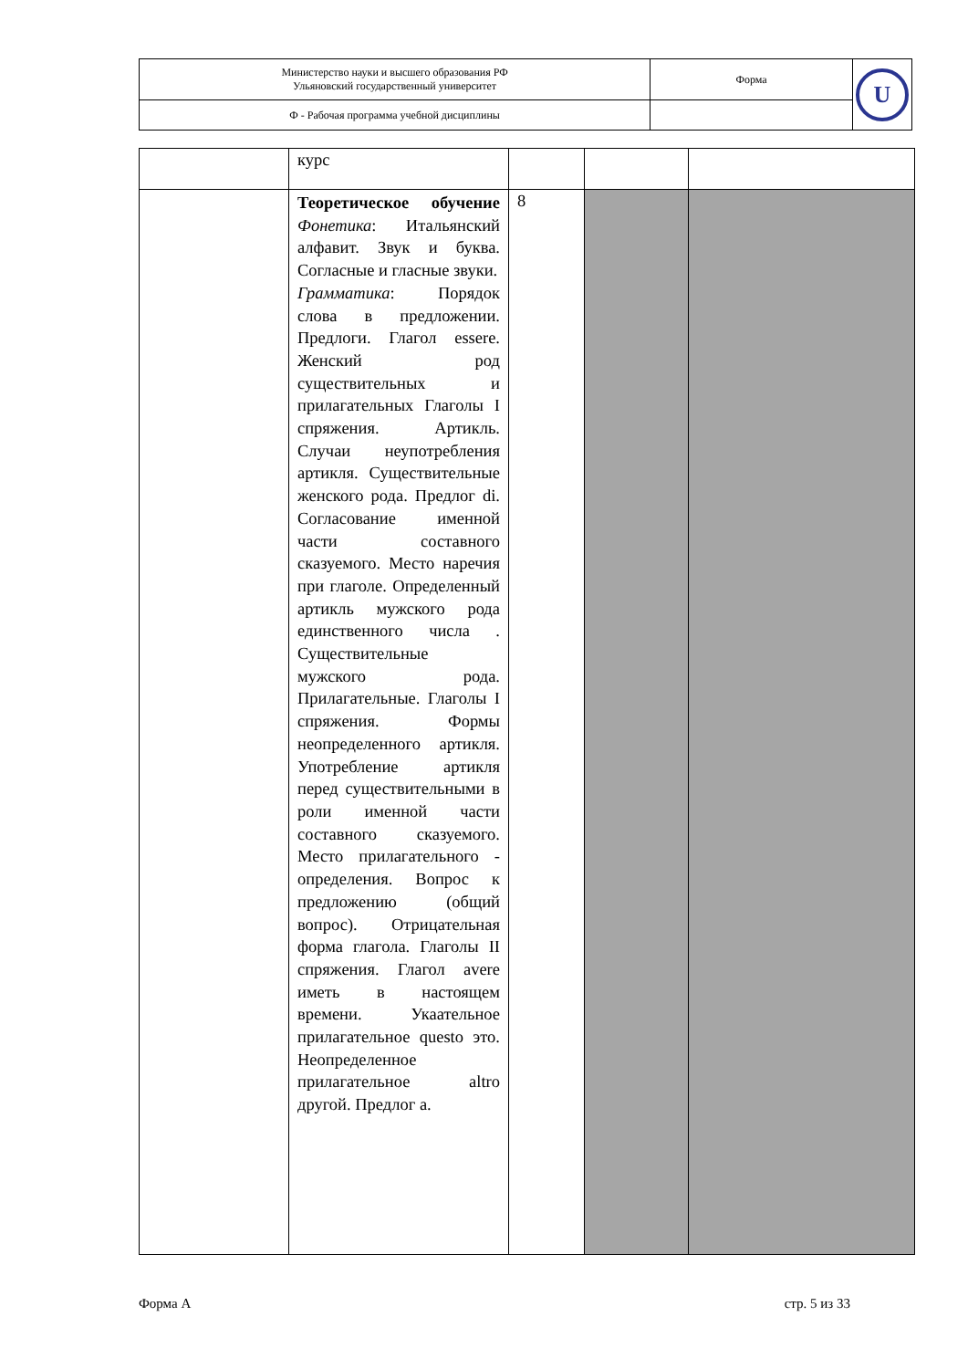| Министерство науки и высшего образования РФ Ульяновский государственный университет | Форма | U |
| Ф - Рабочая программа учебной дисциплины | | |
| | курс | | | |
| | Теоретическое обучение Фонетика : Итальянский алфавит. Звук и буква. Согласные и гласные звуки. Грамматика : Порядок слова в предложении. Предлоги. Глагол essere. Женский род существительных и прилагательных Глаголы I спряжения. Артикль. Случаи неупотребления артикля. Существительные женского рода. Предлог di. Согласование именной части составного сказуемого. Место наречия при глаголе. Определенный артикль мужского рода единственного числа . Существительные мужского рода. Прилагательные. Глаголы I спряжения. Формы неопределенного артикля. Употребление артикля перед существительными в роли именной части составного сказуемого. Место прилагательного - определения. Вопрос к предложению (общий вопрос). Отрицательная форма глагола. Глаголы II спряжения. Глагол avere иметь в настоящем времени. Укаательное прилагательное questo это. Неопределенное прилагательное altro другой. Предлог a. | 8 | | |
Форма А стр. 5 из 33